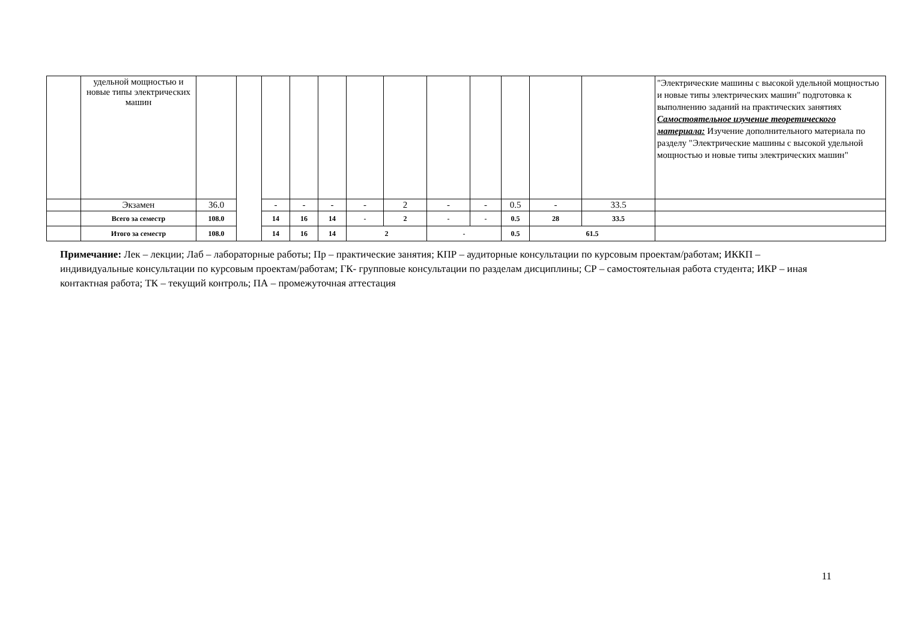| | удельной мощностью и новые типы электрических машин | | | | | | | | | | | | | "Электрические машины с высокой удельной мощностью и новые типы электрических машин" подготовка к выполнению заданий на практических занятиях Самостоятельное изучение теоретического материала: Изучение дополнительного материала по разделу "Электрические машины с высокой удельной мощностью и новые типы электрических машин" |
| | Экзамен | 36.0 | | - | - | - | - | 2 | - | - | 0.5 | - | 33.5 | |
| | Всего за семестр | 108.0 | | 14 | 16 | 14 | - | 2 | - | - | 0.5 | 28 | 33.5 | |
| | Итого за семестр | 108.0 | | 14 | 16 | 14 | 2 | | - | | 0.5 | 61.5 | | |
Примечание: Лек – лекции; Лаб – лабораторные работы; Пр – практические занятия; КПР – аудиторные консультации по курсовым проектам/работам; ИККП – индивидуальные консультации по курсовым проектам/работам; ГК- групповые консультации по разделам дисциплины; СР – самостоятельная работа студента; ИКР – иная контактная работа; ТК – текущий контроль; ПА – промежуточная аттестация
11